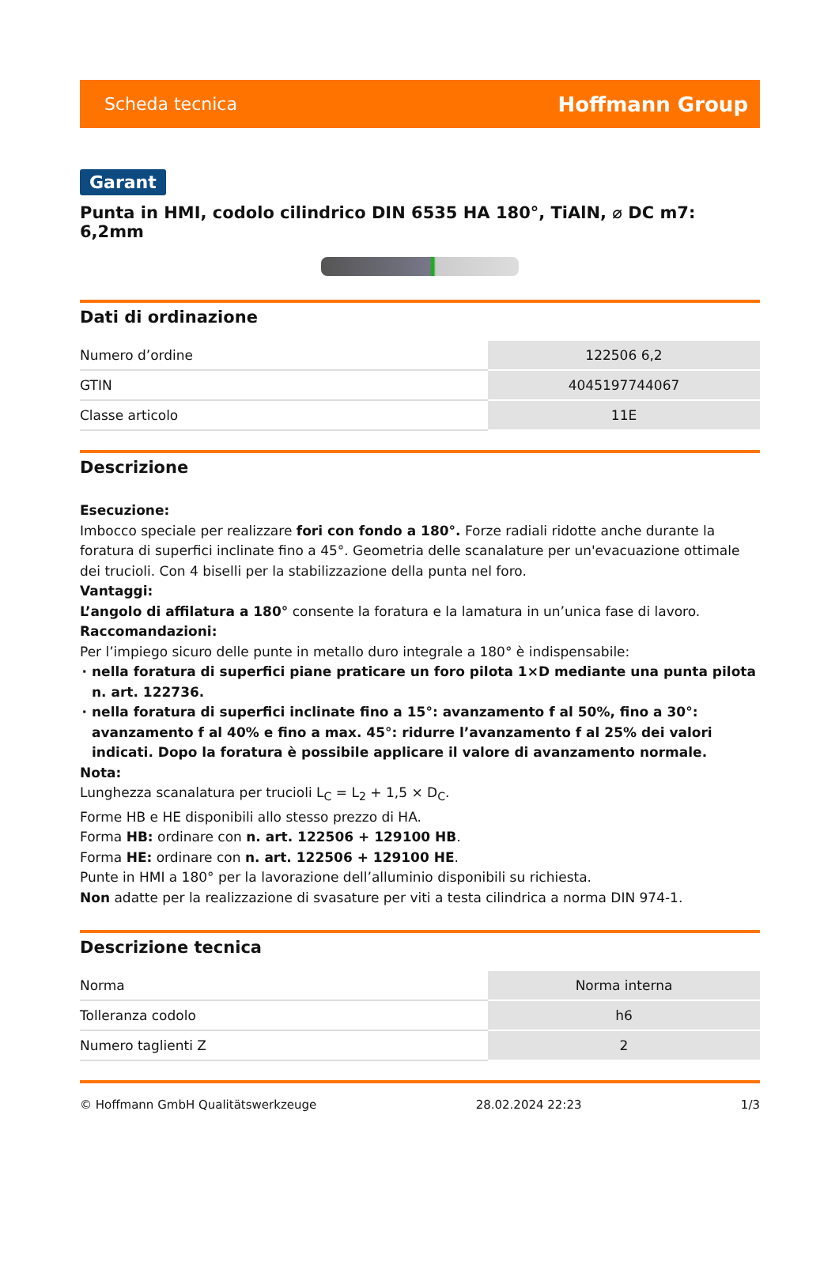Scheda tecnica Hoffmann Group
Garant
Punta in HMI, codolo cilindrico DIN 6535 HA 180°, TiAlN, ⌀ DC m7: 6,2mm
Dati di ordinazione
| Numero d’ordine | 122506 6,2 |
| GTIN | 4045197744067 |
| Classe articolo | 11E |
Descrizione
Esecuzione:
Imbocco speciale per realizzare fori con fondo a 180°. Forze radiali ridotte anche durante la foratura di superfici inclinate fino a 45°. Geometria delle scanalature per un'evacuazione ottimale dei trucioli. Con 4 biselli per la stabilizzazione della punta nel foro.
Vantaggi:
L’angolo di affilatura a 180° consente la foratura e la lamatura in un’unica fase di lavoro.
Raccomandazioni:
Per l’impiego sicuro delle punte in metallo duro integrale a 180° è indispensabile:
nella foratura di superfici piane praticare un foro pilota 1×D mediante una punta pilota n. art. 122736.
nella foratura di superfici inclinate fino a 15°: avanzamento f al 50%, fino a 30°: avanzamento f al 40% e fino a max. 45°: ridurre l’avanzamento f al 25% dei valori indicati. Dopo la foratura è possibile applicare il valore di avanzamento normale.
Nota:
Lunghezza scanalatura per trucioli L<sub>C</sub> = L<sub>2</sub> + 1,5 × D<sub>C</sub>.
Forme HB e HE disponibili allo stesso prezzo di HA.
Forma HB: ordinare con n. art. 122506 + 129100 HB.
Forma HE: ordinare con n. art. 122506 + 129100 HE.
Punte in HMI a 180° per la lavorazione dell’alluminio disponibili su richiesta.
Non adatte per la realizzazione di svasature per viti a testa cilindrica a norma DIN 974-1.
Descrizione tecnica
| Norma | Norma interna |
| Tolleranza codolo | h6 |
| Numero taglienti Z | 2 |
© Hoffmann GmbH Qualitätswerkzeuge 28.02.2024 22:23 1/3